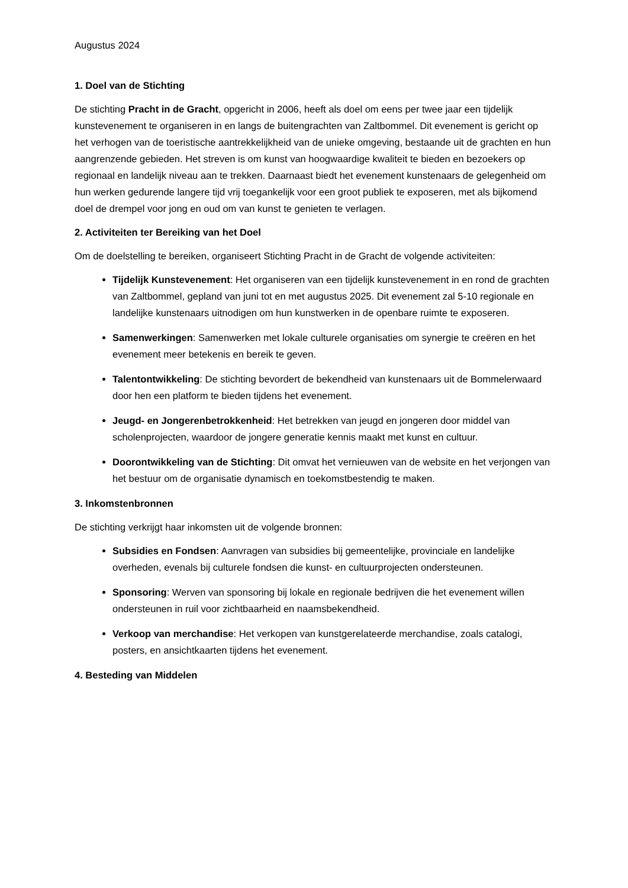Augustus 2024
1. Doel van de Stichting
De stichting Pracht in de Gracht, opgericht in 2006, heeft als doel om eens per twee jaar een tijdelijk kunstevenement te organiseren in en langs de buitengrachten van Zaltbommel. Dit evenement is gericht op het verhogen van de toeristische aantrekkelijkheid van de unieke omgeving, bestaande uit de grachten en hun aangrenzende gebieden. Het streven is om kunst van hoogwaardige kwaliteit te bieden en bezoekers op regionaal en landelijk niveau aan te trekken. Daarnaast biedt het evenement kunstenaars de gelegenheid om hun werken gedurende langere tijd vrij toegankelijk voor een groot publiek te exposeren, met als bijkomend doel de drempel voor jong en oud om van kunst te genieten te verlagen.
2. Activiteiten ter Bereiking van het Doel
Om de doelstelling te bereiken, organiseert Stichting Pracht in de Gracht de volgende activiteiten:
Tijdelijk Kunstevenement: Het organiseren van een tijdelijk kunstevenement in en rond de grachten van Zaltbommel, gepland van juni tot en met augustus 2025. Dit evenement zal 5-10 regionale en landelijke kunstenaars uitnodigen om hun kunstwerken in de openbare ruimte te exposeren.
Samenwerkingen: Samenwerken met lokale culturele organisaties om synergie te creëren en het evenement meer betekenis en bereik te geven.
Talentontwikkeling: De stichting bevordert de bekendheid van kunstenaars uit de Bommelerwaard door hen een platform te bieden tijdens het evenement.
Jeugd- en Jongerenbetrokkenheid: Het betrekken van jeugd en jongeren door middel van scholenprojecten, waardoor de jongere generatie kennis maakt met kunst en cultuur.
Doorontwikkeling van de Stichting: Dit omvat het vernieuwen van de website en het verjongen van het bestuur om de organisatie dynamisch en toekomstbestendig te maken.
3. Inkomstenbronnen
De stichting verkrijgt haar inkomsten uit de volgende bronnen:
Subsidies en Fondsen: Aanvragen van subsidies bij gemeentelijke, provinciale en landelijke overheden, evenals bij culturele fondsen die kunst- en cultuurprojecten ondersteunen.
Sponsoring: Werven van sponsoring bij lokale en regionale bedrijven die het evenement willen ondersteunen in ruil voor zichtbaarheid en naamsbekendheid.
Verkoop van merchandise: Het verkopen van kunstgerelateerde merchandise, zoals catalogi, posters, en ansichtkaarten tijdens het evenement.
4. Besteding van Middelen